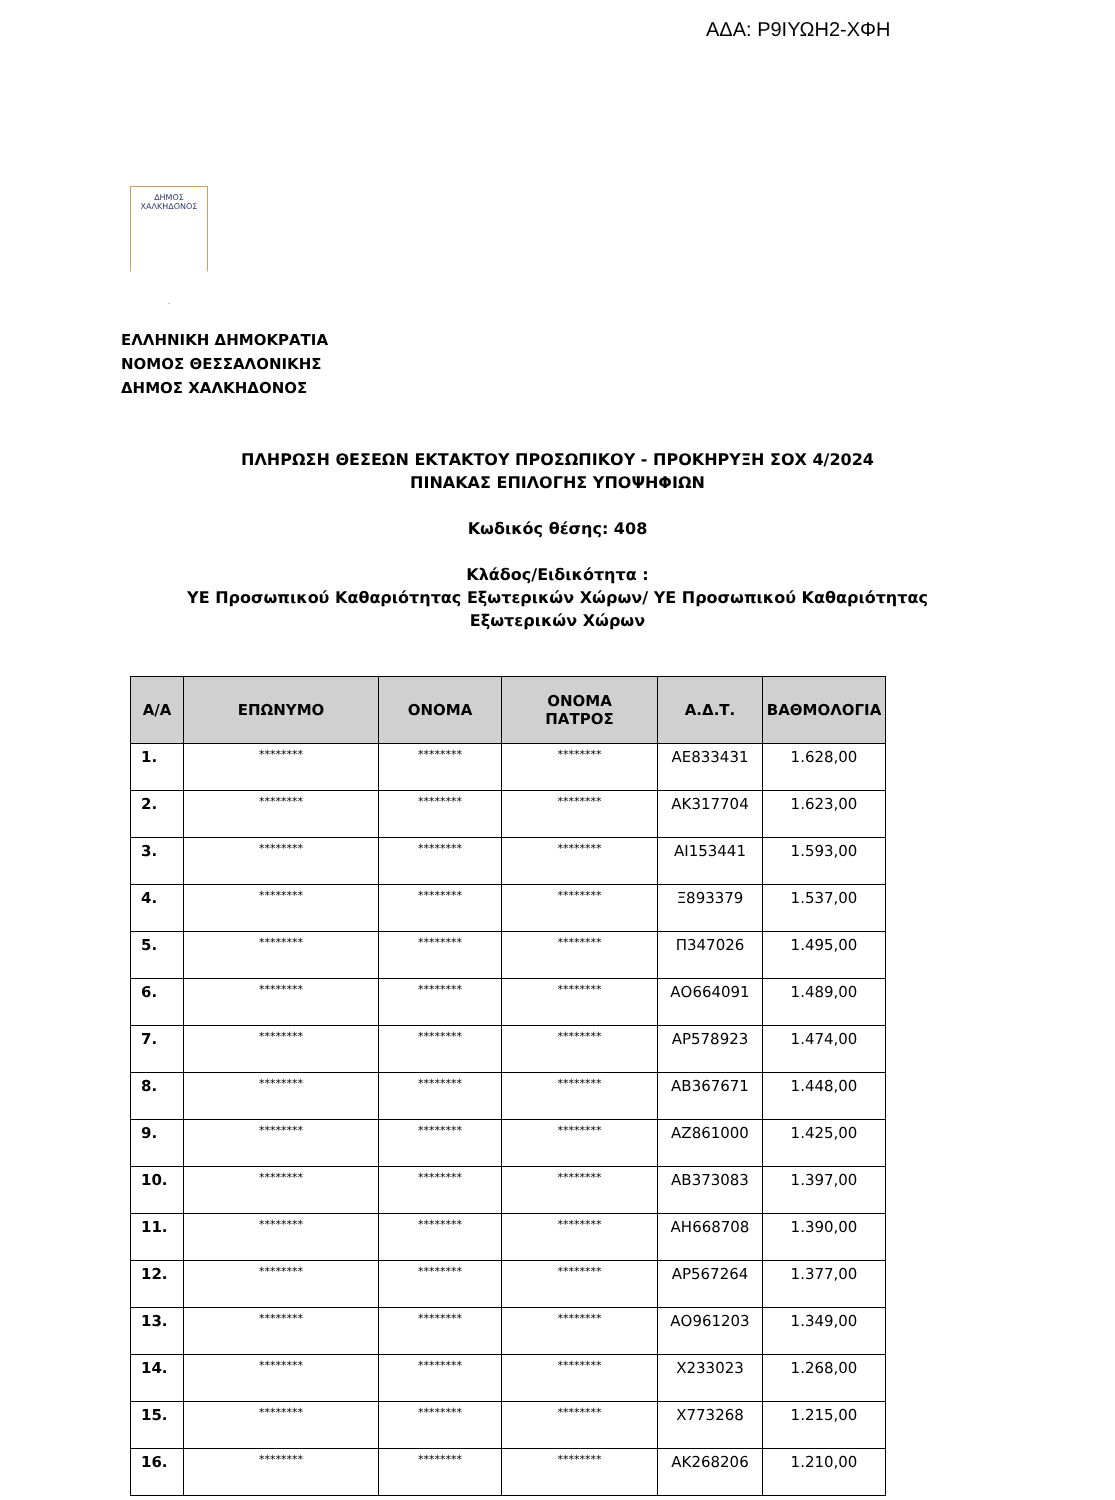ΑΔΑ: Ρ9ΙΥΩΗ2-ΧΦΗ
ΔΗΜΟΣ
ΧΑΛΚΗΔΟΝΟΣ
ΕΛΛΗΝΙΚΗ ΔΗΜΟΚΡΑΤΙΑ
ΝΟΜΟΣ ΘΕΣΣΑΛΟΝΙΚΗΣ
ΔΗΜΟΣ ΧΑΛΚΗΔΟΝΟΣ
ΠΛΗΡΩΣΗ ΘΕΣΕΩΝ ΕΚΤΑΚΤΟΥ ΠΡΟΣΩΠΙΚΟΥ - ΠΡΟΚΗΡΥΞΗ ΣΟΧ 4/2024
ΠΙΝΑΚΑΣ ΕΠΙΛΟΓΗΣ ΥΠΟΨΗΦΙΩΝ
Κωδικός θέσης: 408
Κλάδος/Ειδικότητα :
ΥΕ Προσωπικού Καθαριότητας Εξωτερικών Χώρων/ ΥΕ Προσωπικού Καθαριότητας
Εξωτερικών Χώρων
| Α/Α | ΕΠΩΝΥΜΟ | ΟΝΟΜΑ | ΟΝΟΜΑ ΠΑΤΡΟΣ | Α.Δ.Τ. | ΒΑΘΜΟΛΟΓΙΑ |
| --- | --- | --- | --- | --- | --- |
| 1. | ******** | ******** | ******** | ΑΕ833431 | 1.628,00 |
| 2. | ******** | ******** | ******** | ΑΚ317704 | 1.623,00 |
| 3. | ******** | ******** | ******** | ΑΙ153441 | 1.593,00 |
| 4. | ******** | ******** | ******** | Ξ893379 | 1.537,00 |
| 5. | ******** | ******** | ******** | Π347026 | 1.495,00 |
| 6. | ******** | ******** | ******** | ΑΟ664091 | 1.489,00 |
| 7. | ******** | ******** | ******** | ΑΡ578923 | 1.474,00 |
| 8. | ******** | ******** | ******** | ΑΒ367671 | 1.448,00 |
| 9. | ******** | ******** | ******** | ΑΖ861000 | 1.425,00 |
| 10. | ******** | ******** | ******** | ΑΒ373083 | 1.397,00 |
| 11. | ******** | ******** | ******** | ΑΗ668708 | 1.390,00 |
| 12. | ******** | ******** | ******** | ΑΡ567264 | 1.377,00 |
| 13. | ******** | ******** | ******** | ΑΟ961203 | 1.349,00 |
| 14. | ******** | ******** | ******** | Χ233023 | 1.268,00 |
| 15. | ******** | ******** | ******** | Χ773268 | 1.215,00 |
| 16. | ******** | ******** | ******** | ΑΚ268206 | 1.210,00 |